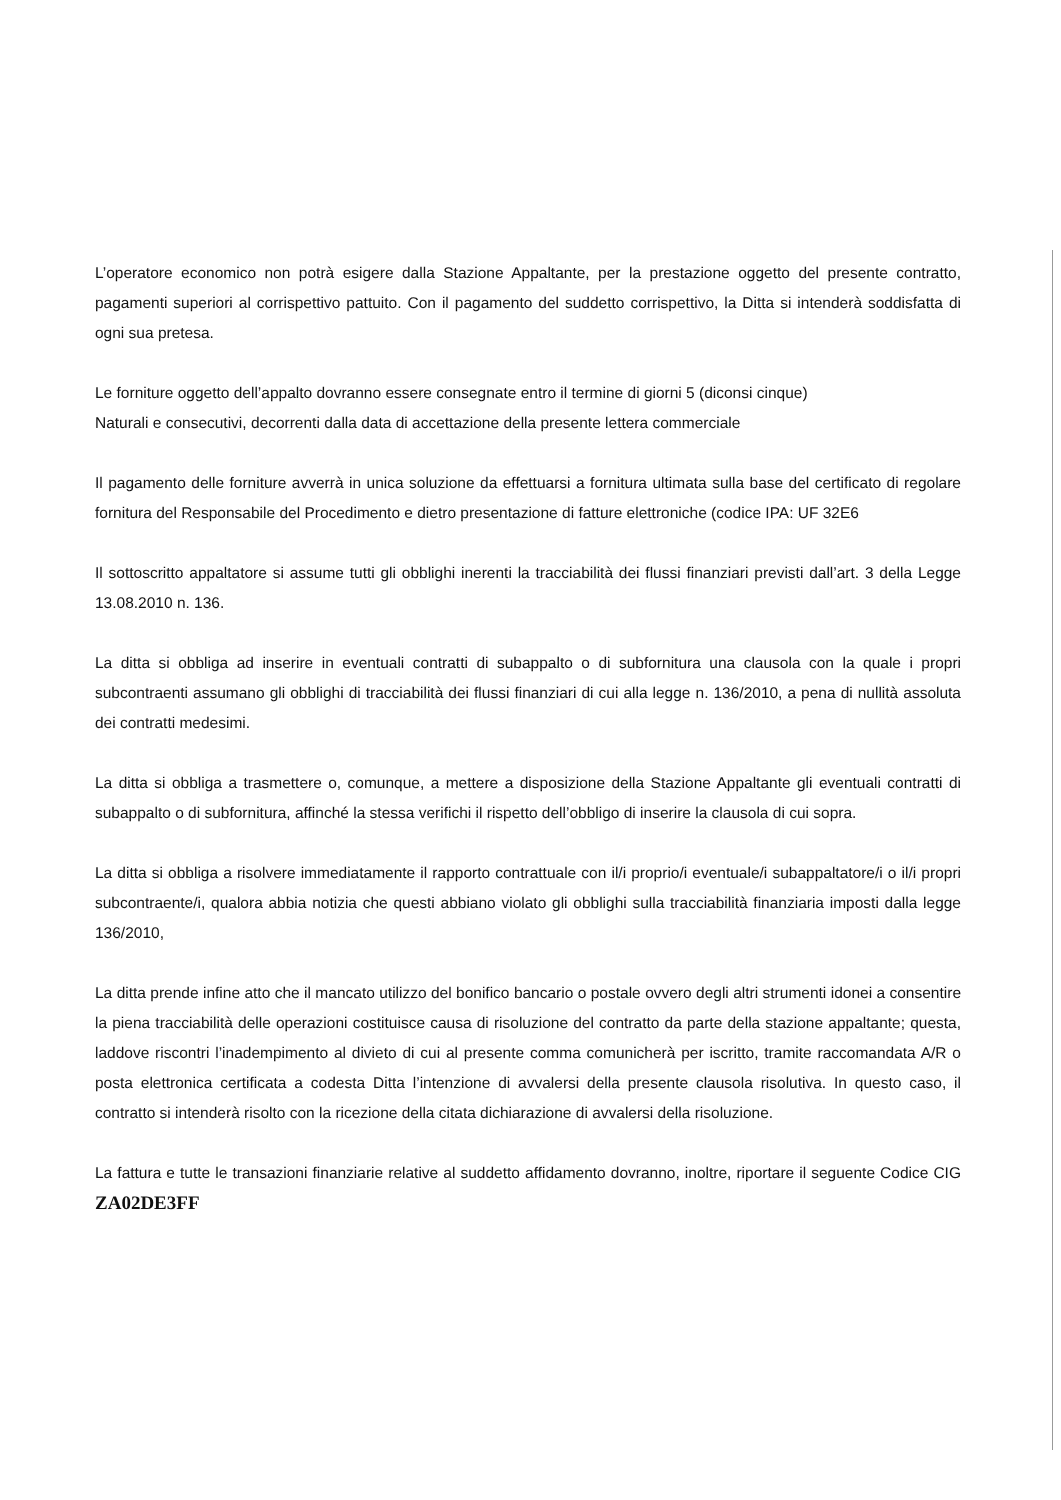L’operatore economico non potrà esigere dalla Stazione Appaltante, per la prestazione oggetto del presente contratto, pagamenti superiori al corrispettivo pattuito. Con il pagamento del suddetto corrispettivo, la Ditta si intenderà soddisfatta di ogni sua pretesa.
Le forniture oggetto dell’appalto dovranno essere consegnate entro il termine di giorni 5 (diconsi cinque)
Naturali e consecutivi, decorrenti dalla data di accettazione della presente lettera commerciale
Il pagamento delle forniture avverrà in unica soluzione da effettuarsi a fornitura ultimata sulla base del certificato di regolare fornitura del Responsabile del Procedimento e dietro presentazione di fatture elettroniche (codice IPA: UF 32E6
Il sottoscritto appaltatore si assume tutti gli obblighi inerenti la tracciabilità dei flussi finanziari previsti dall’art. 3 della Legge 13.08.2010 n. 136.
La ditta si obbliga ad inserire in eventuali contratti di subappalto o di subfornitura una clausola con la quale i propri subcontraenti assumano gli obblighi di tracciabilità dei flussi finanziari di cui alla legge n. 136/2010, a pena di nullità assoluta dei contratti medesimi.
La ditta si obbliga a trasmettere o, comunque, a mettere a disposizione della Stazione Appaltante gli eventuali contratti di subappalto o di subfornitura, affinché la stessa verifichi il rispetto dell’obbligo di inserire la clausola di cui sopra.
La ditta si obbliga a risolvere immediatamente il rapporto contrattuale con il/i proprio/i eventuale/i subappaltatore/i o il/i propri subcontraente/i, qualora abbia notizia che questi abbiano violato gli obblighi sulla tracciabilità finanziaria imposti dalla legge 136/2010,
La ditta prende infine atto che il mancato utilizzo del bonifico bancario o postale ovvero degli altri strumenti idonei a consentire la piena tracciabilità delle operazioni costituisce causa di risoluzione del contratto da parte della stazione appaltante; questa, laddove riscontri l’inadempimento al divieto di cui al presente comma comunicherà per iscritto, tramite raccomandata A/R o posta elettronica certificata a codesta Ditta l’intenzione di avvalersi della presente clausola risolutiva. In questo caso, il contratto si intenderà risolto con la ricezione della citata dichiarazione di avvalersi della risoluzione.
La fattura e tutte le transazioni finanziarie relative al suddetto affidamento dovranno, inoltre, riportare il seguente Codice CIG ZA02DE3FF